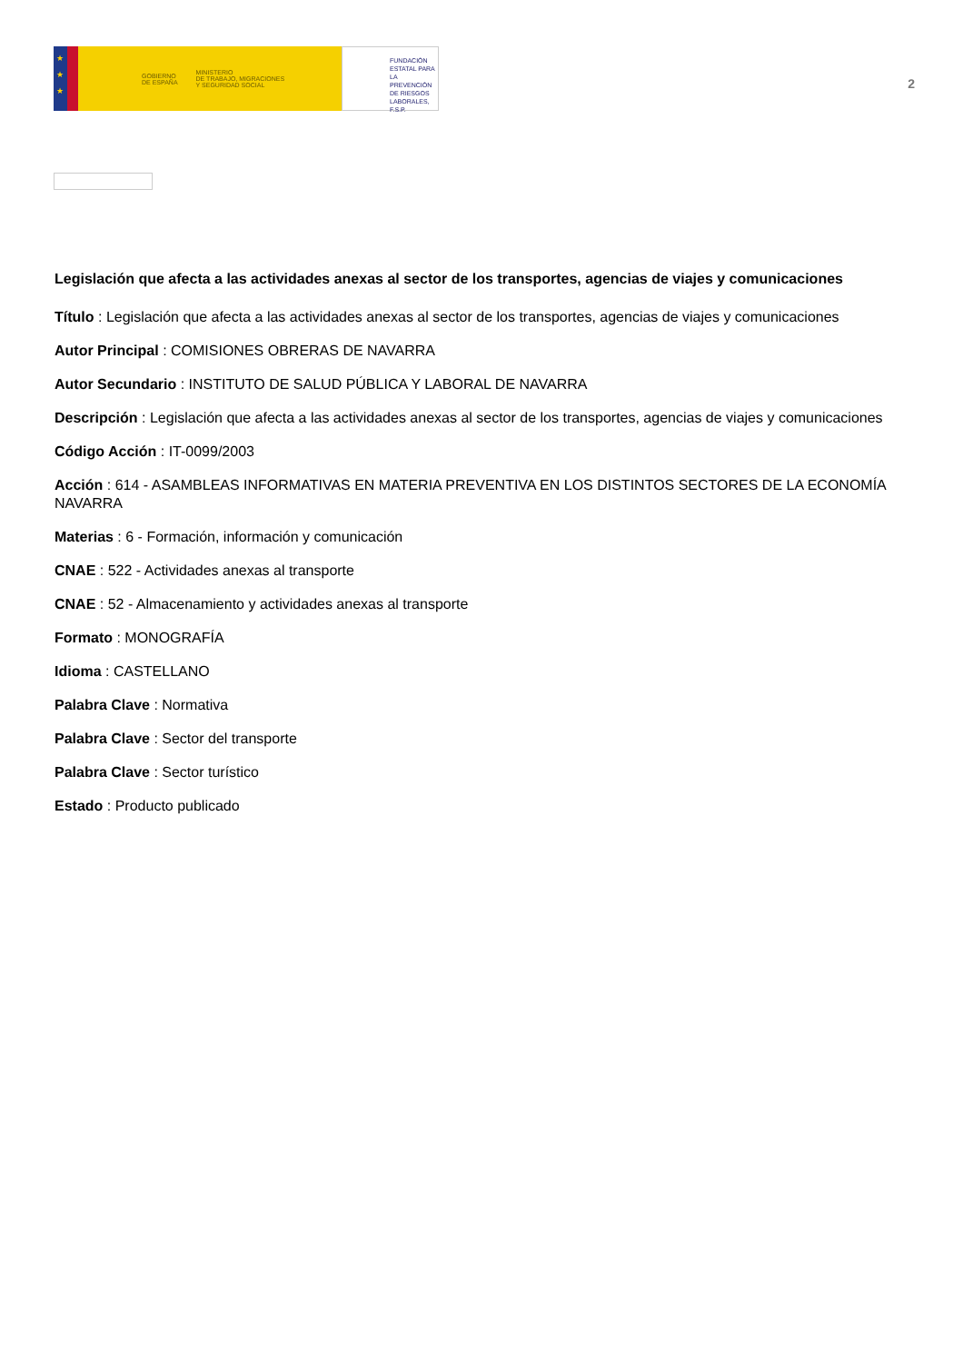★
★
★
GOBIERNO
DE ESPAÑA MINISTERIO
DE TRABAJO, MIGRACIONES
Y SEGURIDAD SOCIAL
FUNDACIÓN
ESTATAL PARA
LA PREVENCIÓN
DE RIESGOS
LABORALES, F.S.P.
2
Legislación que afecta a las actividades anexas al sector de los transportes, agencias de viajes y comunicaciones
Título : Legislación que afecta a las actividades anexas al sector de los transportes, agencias de viajes y comunicaciones
Autor Principal : COMISIONES OBRERAS DE NAVARRA
Autor Secundario : INSTITUTO DE SALUD PÚBLICA Y LABORAL DE NAVARRA
Descripción : Legislación que afecta a las actividades anexas al sector de los transportes, agencias de viajes y comunicaciones
Código Acción : IT-0099/2003
Acción : 614 - ASAMBLEAS INFORMATIVAS EN MATERIA PREVENTIVA EN LOS DISTINTOS SECTORES DE LA ECONOMÍA NAVARRA
Materias : 6 - Formación, información y comunicación
CNAE : 522 - Actividades anexas al transporte
CNAE : 52 - Almacenamiento y actividades anexas al transporte
Formato : MONOGRAFÍA
Idioma : CASTELLANO
Palabra Clave : Normativa
Palabra Clave : Sector del transporte
Palabra Clave : Sector turístico
Estado : Producto publicado